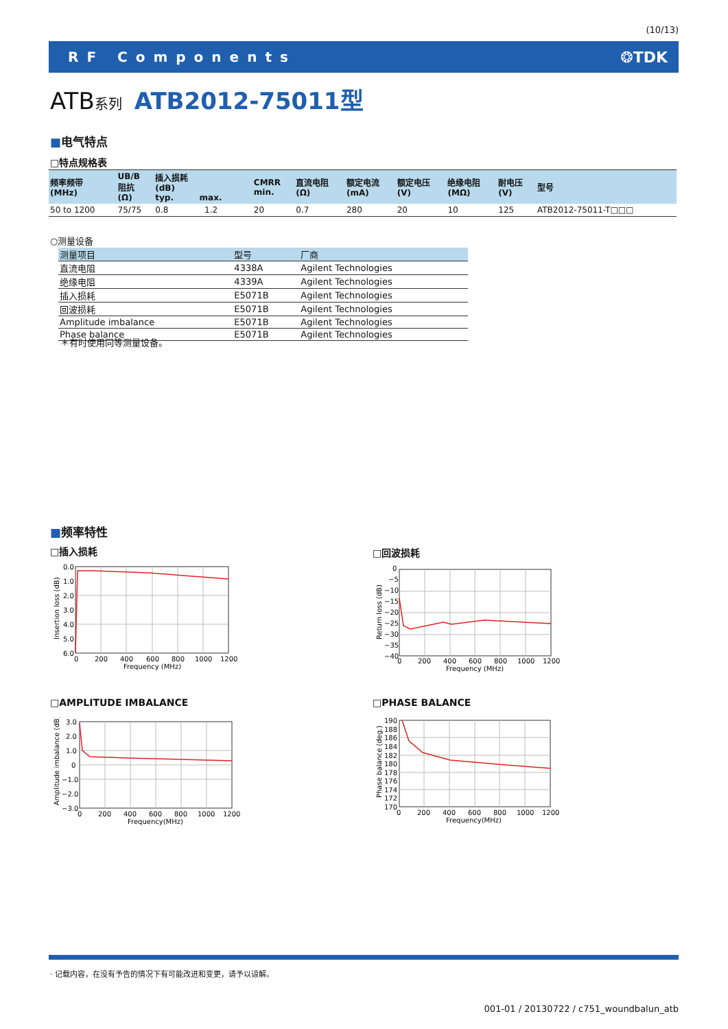(10/13)
RF Components ❂TDK
ATB系列 ATB2012-75011型
■电气特点
□特点规格表
| 频率频带 (MHz) | UB/B 阻抗 (Ω) | 插入损耗 (dB) typ. max. | | CMRR min. | 直流电阻 (Ω) | 额定电流 (mA) | 额定电压 (V) | 绝缘电阻 (MΩ) | 耐电压 (V) | 型号 |
| --- | --- | --- | --- | --- | --- | --- | --- | --- | --- | --- |
| 50 to 1200 | 75/75 | 0.8 | 1.2 | 20 | 0.7 | 280 | 20 | 10 | 125 | ATB2012-75011-T□□□ |
○测量设备
| 测量项目 | 型号 | 厂商 |
| --- | --- | --- |
| 直流电阻 | 4338A | Agilent Technologies |
| 绝缘电阻 | 4339A | Agilent Technologies |
| 插入损耗 | E5071B | Agilent Technologies |
| 回波损耗 | E5071B | Agilent Technologies |
| Amplitude imbalance | E5071B | Agilent Technologies |
| Phase balance | E5071B | Agilent Technologies |
＊有时使用同等测量设备。
■频率特性
□插入损耗 □回波损耗
□AMPLITUDE IMBALANCE □PHASE BALANCE
0.0
1.0
2.0
3.0
4.0
5.0
6.0
0
200
400
600
800
1000
1200
Frequency (MHz)
Insertion loss (dB)
0
−5
−10
−15
−20
−25
−30
−35
−40
0
200
400
600
800
1000
1200
Frequency (MHz)
Return loss (dB)
3.0
2.0
1.0
0
−1.0
−2.0
−3.0
0
200
400
600
800
1000
1200
Frequency(MHz)
Amplitude imbalance (dB)
190
188
186
184
182
180
178
176
174
172
170
0
200
400
600
800
1000
1200
Frequency(MHz)
Phase balance (deg.)
· 记载内容，在没有予告的情况下有可能改进和变更，请予以谅解。
001-01 / 20130722 / c751_woundbalun_atb